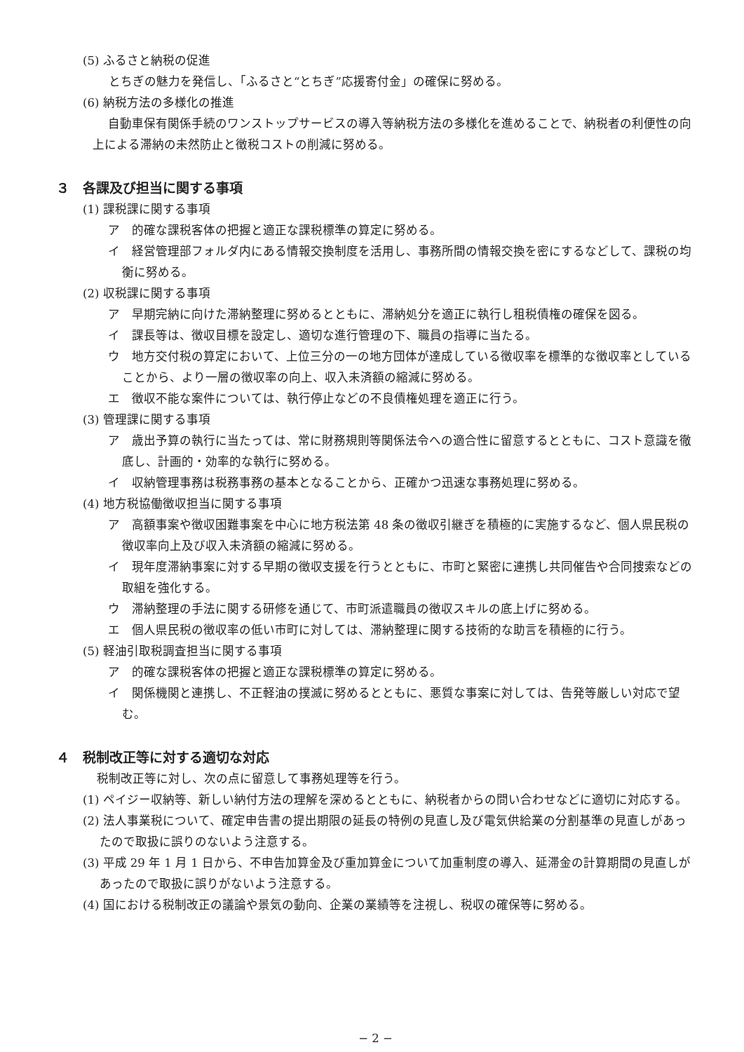(5) ふるさと納税の促進
とちぎの魅力を発信し、「ふるさと“とちぎ”応援寄付金」の確保に努める。
(6) 納税方法の多様化の推進
自動車保有関係手続のワンストップサービスの導入等納税方法の多様化を進めることで、納税者の利便性の向上による滞納の未然防止と徴税コストの削減に努める。
３　各課及び担当に関する事項
(1) 課税課に関する事項
ア　的確な課税客体の把握と適正な課税標準の算定に努める。
イ　経営管理部フォルダ内にある情報交換制度を活用し、事務所間の情報交換を密にするなどして、課税の均衡に努める。
(2) 収税課に関する事項
ア　早期完納に向けた滞納整理に努めるとともに、滞納処分を適正に執行し租税債権の確保を図る。
イ　課長等は、徴収目標を設定し、適切な進行管理の下、職員の指導に当たる。
ウ　地方交付税の算定において、上位三分の一の地方団体が達成している徴収率を標準的な徴収率としていることから、より一層の徴収率の向上、収入未済額の縮減に努める。
エ　徴収不能な案件については、執行停止などの不良債権処理を適正に行う。
(3) 管理課に関する事項
ア　歳出予算の執行に当たっては、常に財務規則等関係法令への適合性に留意するとともに、コスト意識を徹底し、計画的・効率的な執行に努める。
イ　収納管理事務は税務事務の基本となることから、正確かつ迅速な事務処理に努める。
(4) 地方税協働徴収担当に関する事項
ア　高額事案や徴収困難事案を中心に地方税法第 48 条の徴収引継ぎを積極的に実施するなど、個人県民税の徴収率向上及び収入未済額の縮減に努める。
イ　現年度滞納事案に対する早期の徴収支援を行うとともに、市町と緊密に連携し共同催告や合同捜索などの取組を強化する。
ウ　滞納整理の手法に関する研修を通じて、市町派遣職員の徴収スキルの底上げに努める。
エ　個人県民税の徴収率の低い市町に対しては、滞納整理に関する技術的な助言を積極的に行う。
(5) 軽油引取税調査担当に関する事項
ア　的確な課税客体の把握と適正な課税標準の算定に努める。
イ　関係機関と連携し、不正軽油の撲滅に努めるとともに、悪質な事案に対しては、告発等厳しい対応で望む。
４　税制改正等に対する適切な対応
税制改正等に対し、次の点に留意して事務処理等を行う。
(1) ペイジー収納等、新しい納付方法の理解を深めるとともに、納税者からの問い合わせなどに適切に対応する。
(2) 法人事業税について、確定申告書の提出期限の延長の特例の見直し及び電気供給業の分割基準の見直しがあったので取扱に誤りのないよう注意する。
(3) 平成 29 年 1 月 1 日から、不申告加算金及び重加算金について加重制度の導入、延滞金の計算期間の見直しがあったので取扱に誤りがないよう注意する。
(4) 国における税制改正の議論や景気の動向、企業の業績等を注視し、税収の確保等に努める。
− 2 −